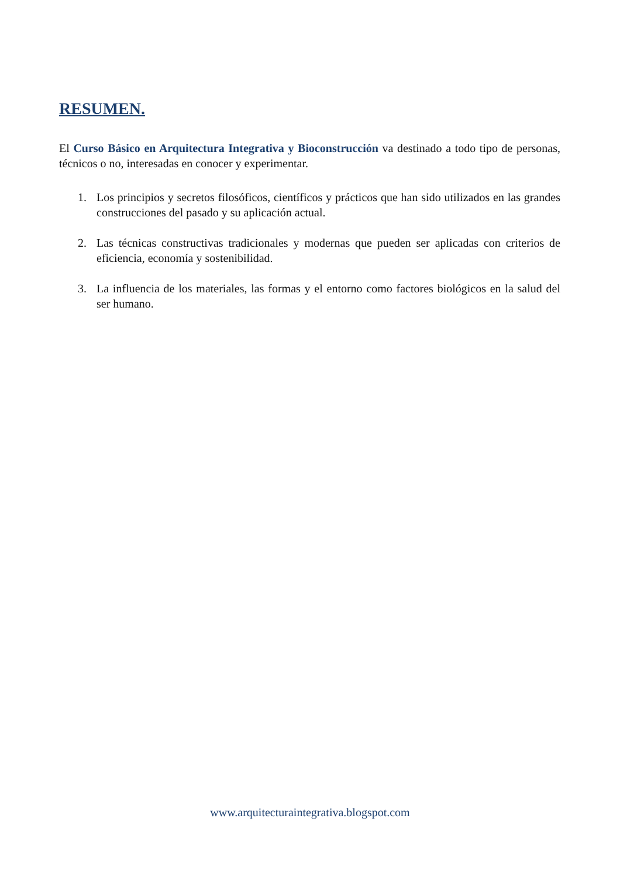RESUMEN.
El Curso Básico en Arquitectura Integrativa y Bioconstrucción va destinado a todo tipo de personas, técnicos o no, interesadas en conocer y experimentar.
1. Los principios y secretos filosóficos, científicos y prácticos que han sido utilizados en las grandes construcciones del pasado y su aplicación actual.
2. Las técnicas constructivas tradicionales y modernas que pueden ser aplicadas con criterios de eficiencia, economía y sostenibilidad.
3. La influencia de los materiales, las formas y el entorno como factores biológicos en la salud del ser humano.
www.arquitecturaintegrativa.blogspot.com